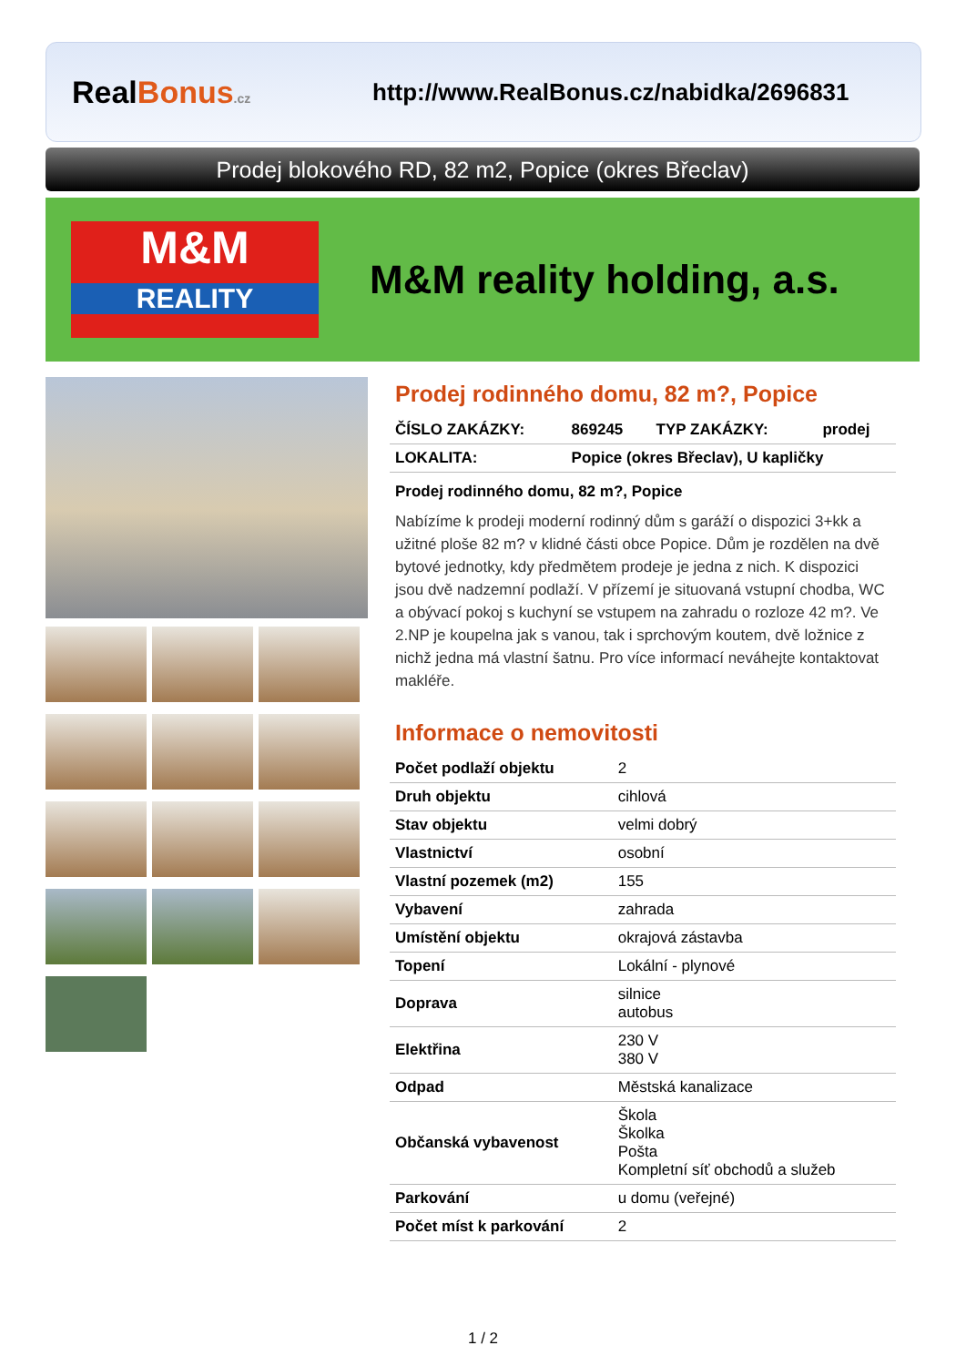RealBonus.cz
http://www.RealBonus.cz/nabidka/2696831
Prodej blokového RD, 82 m2, Popice (okres Břeclav)
M&M
REALITY
M&M reality holding, a.s.
Prodej rodinného domu, 82 m?, Popice
| ČÍSLO ZAKÁZKY: | 869245 | TYP ZAKÁZKY: | prodej |
| LOKALITA: | Popice (okres Břeclav), U kapličky | | |
Prodej rodinného domu, 82 m?, Popice
Nabízíme k prodeji moderní rodinný dům s garáží o dispozici 3+kk a užitné ploše 82 m? v klidné části obce Popice. Dům je rozdělen na dvě bytové jednotky, kdy předmětem prodeje je jedna z nich. K dispozici jsou dvě nadzemní podlaží. V přízemí je situovaná vstupní chodba, WC a obývací pokoj s kuchyní se vstupem na zahradu o rozloze 42 m?. Ve 2.NP je koupelna jak s vanou, tak i sprchovým koutem, dvě ložnice z nichž jedna má vlastní šatnu. Pro více informací neváhejte kontaktovat makléře.
Informace o nemovitosti
| Počet podlaží objektu | 2 |
| Druh objektu | cihlová |
| Stav objektu | velmi dobrý |
| Vlastnictví | osobní |
| Vlastní pozemek (m2) | 155 |
| Vybavení | zahrada |
| Umístění objektu | okrajová zástavba |
| Topení | Lokální - plynové |
| Doprava | silnice autobus |
| Elektřina | 230 V 380 V |
| Odpad | Městská kanalizace |
| Občanská vybavenost | Škola Školka Pošta Kompletní síť obchodů a služeb |
| Parkování | u domu (veřejné) |
| Počet míst k parkování | 2 |
1 / 2